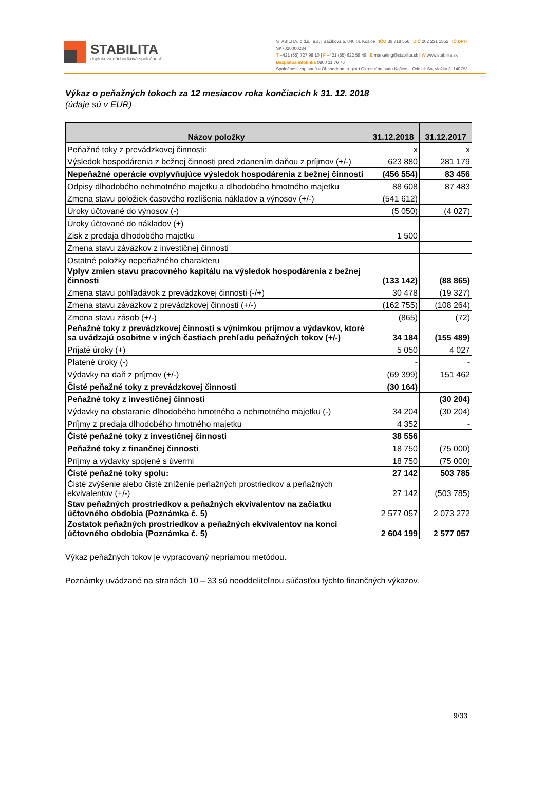STABILITA
doplnková dôchodková spoločnosť
STABILITA, d.d.s., a.s. | Bačíkova 5, 040 01 Košice | IČO 36 718 556 | DIČ 202 231 1852 | IČ DPH SK7020000284
T +421 (55) 727 98 10 | F +421 (55) 622 58 48 | E marketing@stabilita.sk | W www.stabilita.sk
Bezplatná infolinka 0800 11 76 76
Spoločnosť zapísaná v Obchodnom registri Okresného súdu Košice I. Oddiel: Sa, vložka č. 1407/V
Výkaz o peňažných tokoch za 12 mesiacov roka končiacich k 31. 12. 2018
(údaje sú v EUR)
| Názov položky | 31.12.2018 | 31.12.2017 |
| --- | --- | --- |
| Peňažné toky z prevádzkovej činnosti: | x | x |
| Výsledok hospodárenia z bežnej činnosti pred zdanením daňou z príjmov (+/-) | 623 880 | 281 179 |
| Nepeňažné operácie ovplyvňujúce výsledok hospodárenia z bežnej činnosti | (456 554) | 83 456 |
| Odpisy dlhodobého nehmotného majetku a dlhodobého hmotného majetku | 88 608 | 87 483 |
| Zmena stavu položiek časového rozlíšenia nákladov a výnosov (+/-) | (541 612) | |
| Úroky účtované do výnosov (-) | (5 050) | (4 027) |
| Úroky účtované do nákladov (+) | | |
| Zisk z predaja dlhodobého majetku | 1 500 | |
| Zmena stavu záväzkov z investičnej činnosti | | |
| Ostatné položky nepeňažného charakteru | | |
| Vplyv zmien stavu pracovného kapitálu na výsledok hospodárenia z bežnej činnosti | (133 142) | (88 865) |
| Zmena stavu pohľadávok z prevádzkovej činnosti (-/+) | 30 478 | (19 327) |
| Zmena stavu záväzkov z prevádzkovej činnosti (+/-) | (162 755) | (108 264) |
| Zmena stavu zásob (+/-) | (865) | (72) |
| Peňažné toky z prevádzkovej činnosti s výnimkou príjmov a výdavkov, ktoré sa uvádzajú osobitne v iných častiach prehľadu peňažných tokov (+/-) | 34 184 | (155 489) |
| Prijaté úroky (+) | 5 050 | 4 027 |
| Platené úroky (-) | - | - |
| Výdavky na daň z príjmov (+/-) | (69 399) | 151 462 |
| Čisté peňažné toky z prevádzkovej činnosti | (30 164) | |
| Peňažné toky z investičnej činnosti | | (30 204) |
| Výdavky na obstaranie dlhodobého hmotného a nehmotného majetku (-) | 34 204 | (30 204) |
| Príjmy z predaja dlhodobého hmotného majetku | 4 352 | - |
| Čisté peňažné toky z investičnej činnosti | 38 556 | |
| Peňažné toky z finančnej činnosti | 18 750 | (75 000) |
| Príjmy a výdavky spojené s úvermi | 18 750 | (75 000) |
| Čisté peňažné toky spolu: | 27 142 | 503 785 |
| Čisté zvýšenie alebo čisté zníženie peňažných prostriedkov a peňažných ekvivalentov (+/-) | 27 142 | (503 785) |
| Stav peňažných prostriedkov a peňažných ekvivalentov na začiatku účtovného obdobia (Poznámka č. 5) | 2 577 057 | 2 073 272 |
| Zostatok peňažných prostriedkov a peňažných ekvivalentov na konci účtovného obdobia (Poznámka č. 5) | 2 604 199 | 2 577 057 |
Výkaz peňažných tokov je vypracovaný nepriamou metódou.
Poznámky uvádzané na stranách 10 – 33 sú neoddeliteľnou súčasťou týchto finančných výkazov.
9/33